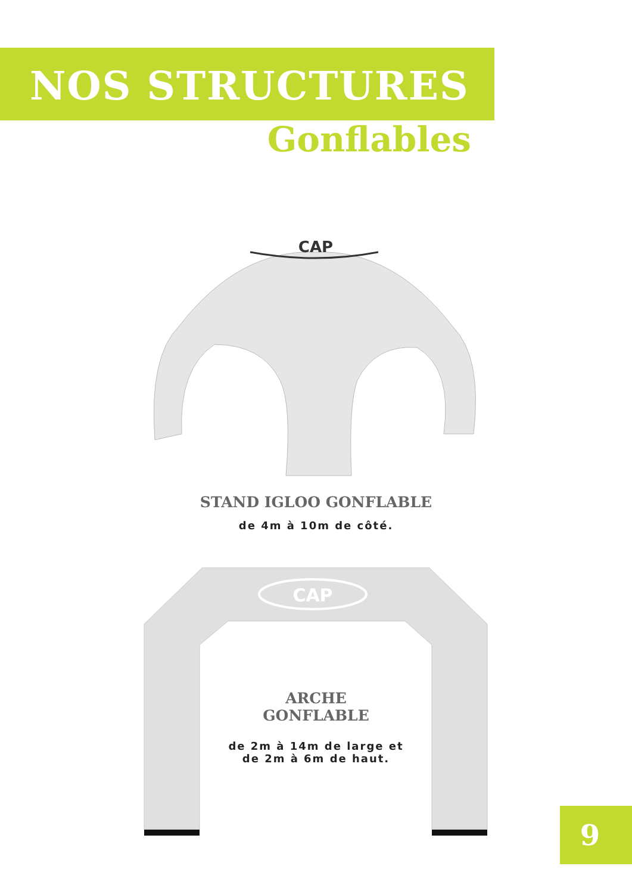NOS STRUCTURES
Gonflables
CAP
STAND IGLOO GONFLABLE
de 4m à 10m de côté.
CAP
ARCHE
GONFLABLE
de 2m à 14m de large et
de 2m à 6m de haut.
9